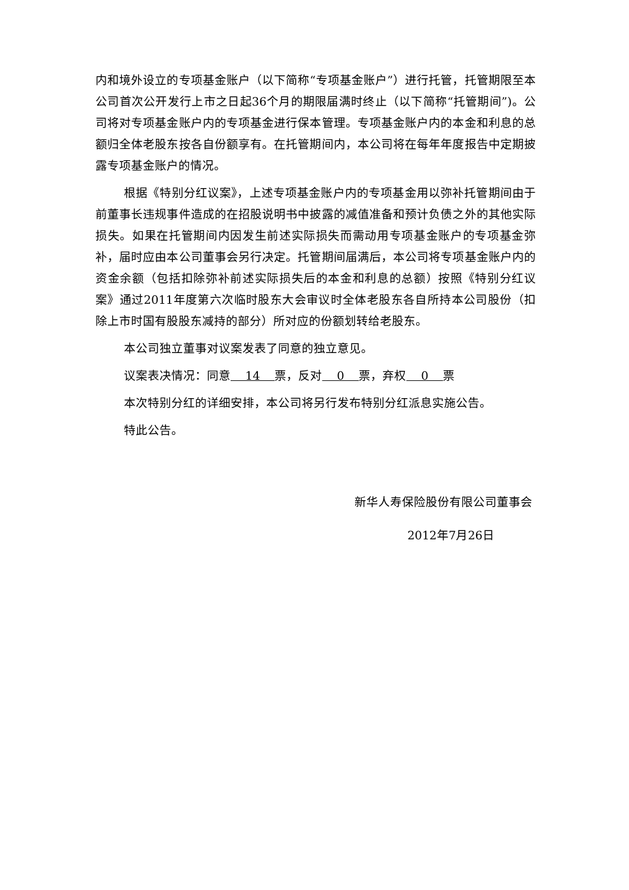内和境外设立的专项基金账户（以下简称“专项基金账户”）进行托管，托管期限至本公司首次公开发行上市之日起36个月的期限届满时终止（以下简称“托管期间”)。公司将对专项基金账户内的专项基金进行保本管理。专项基金账户内的本金和利息的总额归全体老股东按各自份额享有。在托管期间内，本公司将在每年年度报告中定期披露专项基金账户的情况。
根据《特别分红议案》，上述专项基金账户内的专项基金用以弥补托管期间由于前董事长违规事件造成的在招股说明书中披露的减值准备和预计负债之外的其他实际损失。如果在托管期间内因发生前述实际损失而需动用专项基金账户的专项基金弥补，届时应由本公司董事会另行决定。托管期间届满后，本公司将专项基金账户内的资金余额（包括扣除弥补前述实际损失后的本金和利息的总额）按照《特别分红议案》通过2011年度第六次临时股东大会审议时全体老股东各自所持本公司股份（扣除上市时国有股股东减持的部分）所对应的份额划转给老股东。
本公司独立董事对议案发表了同意的独立意见。
议案表决情况：同意 14 票，反对 0 票，弃权 0 票
本次特别分红的详细安排，本公司将另行发布特别分红派息实施公告。
特此公告。
新华人寿保险股份有限公司董事会
2012年7月26日